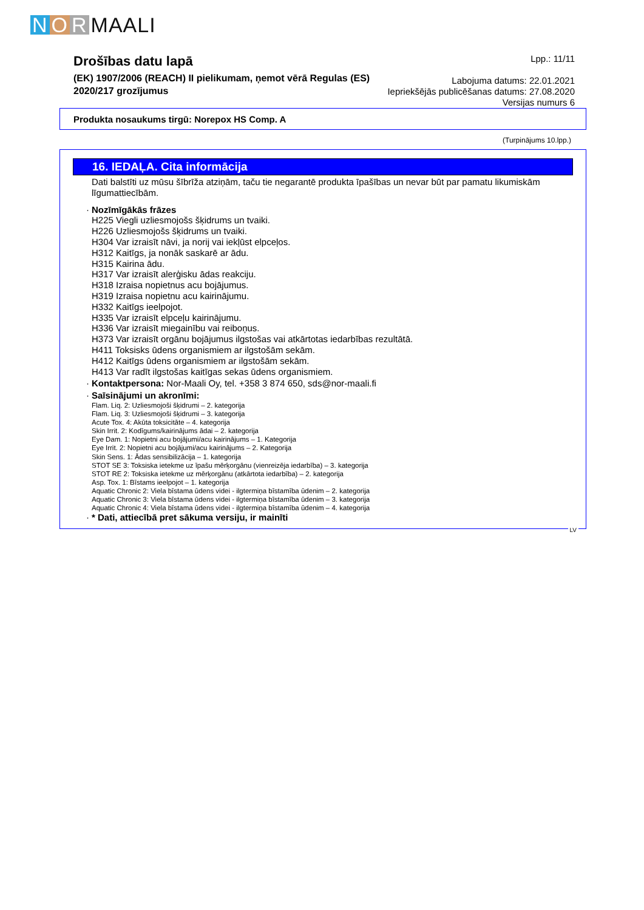N O R MAALI
Drošības datu lapā
(EK) 1907/2006 (REACH) II pielikumam, ņemot vērā Regulas (ES)
2020/217 grozījumus
Lpp.: 11/11
Labojuma datums: 22.01.2021
Iepriekšējās publicēšanas datums: 27.08.2020
Versijas numurs 6
Produkta nosaukums tirgū: Norepox HS Comp. A
(Turpinājums 10.lpp.)
16. IEDAĻA. Cita informācija
Dati balstīti uz mūsu šībrīža atziņām, taču tie negarantē produkta īpašības un nevar būt par pamatu likumiskām līgumattiecībām.
· Nozīmīgākās frāzes
H225 Viegli uzliesmojošs šķidrums un tvaiki.
H226 Uzliesmojošs šķidrums un tvaiki.
H304 Var izraisīt nāvi, ja norij vai iekļūst elpceļos.
H312 Kaitīgs, ja nonāk saskarē ar ādu.
H315 Kairina ādu.
H317 Var izraisīt alerģisku ādas reakciju.
H318 Izraisa nopietnus acu bojājumus.
H319 Izraisa nopietnu acu kairinājumu.
H332 Kaitīgs ieelpojot.
H335 Var izraisīt elpceļu kairinājumu.
H336 Var izraisīt miegainību vai reiboņus.
H373 Var izraisīt orgānu bojājumus ilgstošas vai atkārtotas iedarbības rezultātā.
H411 Toksisks ūdens organismiem ar ilgstošām sekām.
H412 Kaitīgs ūdens organismiem ar ilgstošām sekām.
H413 Var radīt ilgstošas kaitīgas sekas ūdens organismiem.
· Kontaktpersona: Nor-Maali Oy, tel. +358 3 874 650, sds@nor-maali.fi
· Saīsinājumi un akronīmi:
Flam. Liq. 2: Uzliesmojoši šķidrumi – 2. kategorija
Flam. Liq. 3: Uzliesmojoši šķidrumi – 3. kategorija
Acute Tox. 4: Akūta toksicitāte – 4. kategorija
Skin Irrit. 2: Kodīgums/kairinājums ādai – 2. kategorija
Eye Dam. 1: Nopietni acu bojājumi/acu kairinājums – 1. Kategorija
Eye Irrit. 2: Nopietni acu bojājumi/acu kairinājums – 2. Kategorija
Skin Sens. 1: Ādas sensibilizācija – 1. kategorija
STOT SE 3: Toksiska ietekme uz īpašu mērķorgānu (vienreizēja iedarbība) – 3. kategorija
STOT RE 2: Toksiska ietekme uz mērķorgānu (atkārtota iedarbība) – 2. kategorija
Asp. Tox. 1: Bīstams ieelpojot – 1. kategorija
Aquatic Chronic 2: Viela bīstama ūdens videi - ilgtermiņa bīstamība ūdenim – 2. kategorija
Aquatic Chronic 3: Viela bīstama ūdens videi - ilgtermiņa bīstamība ūdenim – 3. kategorija
Aquatic Chronic 4: Viela bīstama ūdens videi - ilgtermiņa bīstamība ūdenim – 4. kategorija
· * Dati, attiecībā pret sākuma versiju, ir mainīti
LV